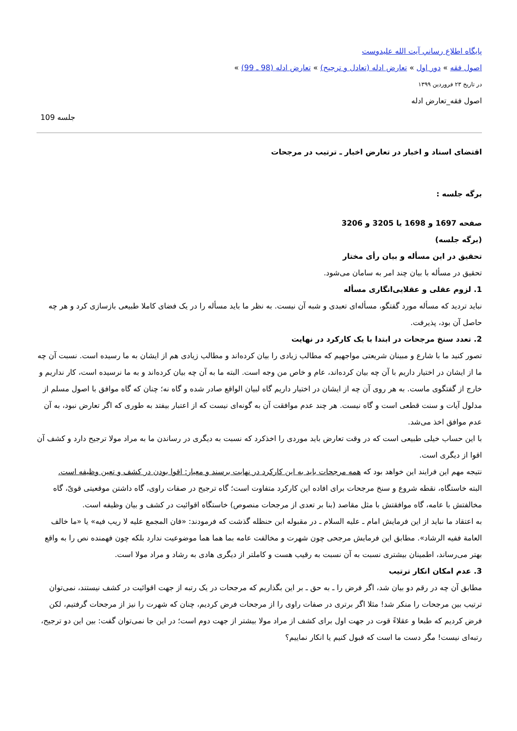پايگاه اطلاع رساني آيت الله عليدوست
اصول فقه » دور اول » تعارض ادله (تعادل و ترجیح) » تعارض ادله (98 ـ 99) »
در تاریخ ۲۳ فروردین ۱۳۹۹
اصول فقه_تعارض ادله
جلسه 109
اقتضای اسناد و اخبار در تعارض اخبار ـ ترتیب در مرجحات
برگه جلسه :
صفحه 1697 و 1698 یا 3205 و 3206
(برگه جلسه)
تحقیق در این مسأله و بیان رأی مختار
تحقیق در مسأله با بیان چند امر به سامان می‌شود.
1. لزوم عقلی و عقلایی‌انگاری مسأله
نباید تردید که مسأله مورد گفتگو، مسأله‌ای تعبدی و شبه آن نیست. به نظر ما باید مسأله را در یک فضای کاملا طبیعی بازسازی کرد و هر چه حاصل آن بود، پذیرفت.
2. تعدد سنخ مرجحات در ابتدا با یک کارکرد در نهایت
تصور کنید ما با شارع و مبینان شریعتی مواجهیم که مطالب زیادی را بیان کرده‌اند و مطالب زیادی هم از ایشان به ما رسیده است. نسبت آن چه ما از ایشان در اختیار داریم با آن چه بیان کرده‌اند، عام و خاص من وجه است. البته ما به آن چه بیان کرده‌اند و به ما نرسیده است، کار نداریم و خارج از گفتگوی ماست. به هر روی آن چه از ایشان در اختیار داریم گاه لبیان الواقع صادر شده و گاه نه؛ چنان که گاه موافق با اصول مسلم از مدلول آیات و سنت قطعی است و گاه نیست. هر چند عدم موافقت آن به گونه‌ای نیست که از اعتبار بیفتد به طوری که اگر تعارض نبود، به آن عدم موافق اخذ می‌شد.
با این حساب خیلی طبیعی است که در وقت تعارض باید موردی را اخذکرد که نسبت به دیگری در رساندن ما به مراد مولا ترجیح دارد و کشف آن اقوا از دیگری است.
نتیجه مهم این فرایند این خواهد بود که همه مرجحات باید به این کارکرد در نهایت برسند و معیار: اقوا بودن در کشف و تعین وظیفه است.
البته خاستگاه، نقطه شروع و سنخ مرجحات برای افاده این کارکرد متفاوت است؛ گاه ترجیح در صفات راوی، گاه داشتن موقعیتی قویّ، گاه مخالفتش با عامه، گاه موافقتش با مثل مقاصد (بنا بر تعدی از مرجحات منصوص) خاستگاه اقوائیت در کشف و بیان وظیفه است.
به اعتقاد ما نباید از این فرمایش امام ـ علیه السلام ـ در مقبوله ابن حنظله گذشت که فرمودند: «فان المجمع علیه لا ریب فیه» یا «ما خالف العامة ففیه الرشاد». مطابق این فرمایش مرجحی چون شهرت و مخالفت عامه بما هما هما موضوعیت ندارد بلکه چون فهمنده نص را به واقع بهتر می‌رساند، اطمینان بیشتری نسبت به آن نسبت به رقیب هست و کاملتر از دیگری هادی به رشاد و مراد مولا است.
3. عدم امکان انکار ترتیب
مطابق آن چه در رقم دو بیان شد، اگر فرض را ـ به حق ـ بر این بگذاریم که مرجحات در یک رتبه از جهت اقوائیت در کشف نیستند، نمی‌توان ترتیب بین مرجحات را منکر شد! مثلا اگر برتری در صفات راوی را از مرجحات فرض کردیم، چنان که شهرت را نیز از مرجحات گرفتیم، لکن فرض کردیم که طبعا و عقلاءً قوت در جهت اول برای کشف از مراد مولا بیشتر از جهت دوم است؛ در این جا نمی‌توان گفت: بین این دو ترجیح، رتبه‌ای نیست! مگر دست ما است که قبول کنیم یا انکار نماییم؟